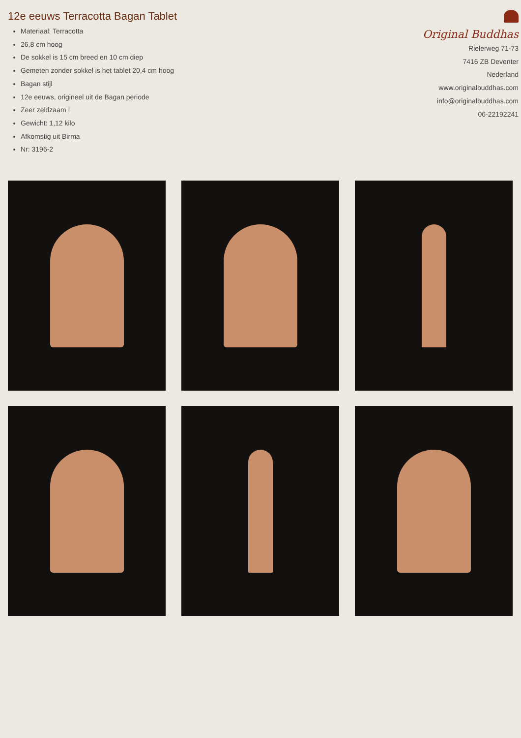12e eeuws Terracotta Bagan Tablet
Materiaal: Terracotta
26,8 cm hoog
De sokkel is 15 cm breed en 10 cm diep
Gemeten zonder sokkel is het tablet 20,4 cm hoog
Bagan stijl
12e eeuws, origineel uit de Bagan periode
Zeer zeldzaam !
Gewicht: 1,12 kilo
Afkomstig uit Birma
Nr: 3196-2
Original Buddhas
Rielerweg 71-73
7416 ZB Deventer
Nederland
www.originalbuddhas.com
info@originalbuddhas.com
06-22192241